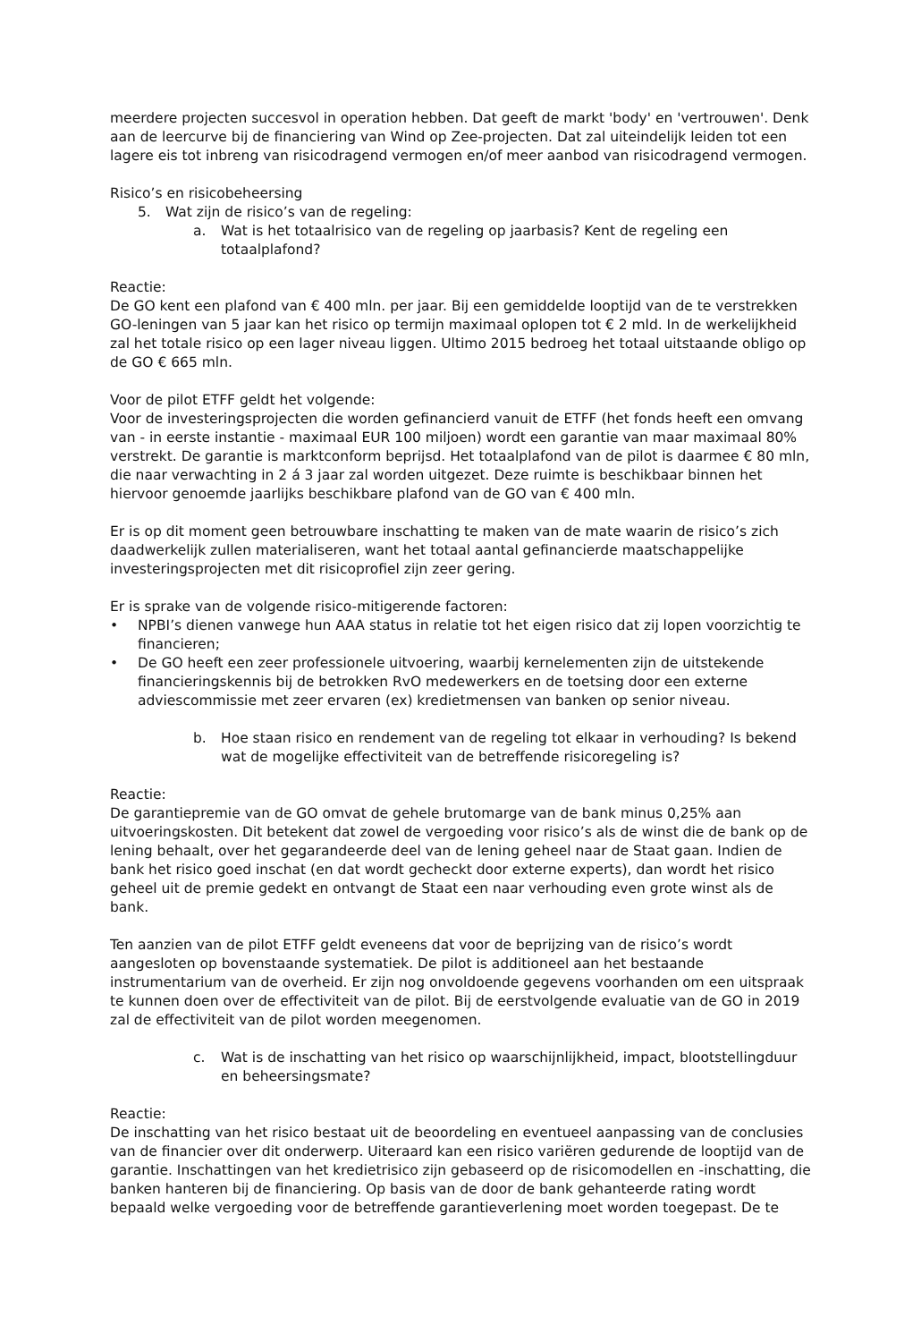meerdere projecten succesvol in operation hebben. Dat geeft de markt 'body' en 'vertrouwen'. Denk aan de leercurve bij de financiering van Wind op Zee-projecten. Dat zal uiteindelijk leiden tot een lagere eis tot inbreng van risicodragend vermogen en/of meer aanbod van risicodragend vermogen.
Risico’s en risicobeheersing
5. Wat zijn de risico’s van de regeling:
a. Wat is het totaalrisico van de regeling op jaarbasis? Kent de regeling een totaalplafond?
Reactie:
De GO kent een plafond van € 400 mln. per jaar. Bij een gemiddelde looptijd van de te verstrekken GO-leningen van 5 jaar kan het risico op termijn maximaal oplopen tot € 2 mld. In de werkelijkheid zal het totale risico op een lager niveau liggen. Ultimo 2015 bedroeg het totaal uitstaande obligo op de GO € 665 mln.
Voor de pilot ETFF geldt het volgende:
Voor de investeringsprojecten die worden gefinancierd vanuit de ETFF (het fonds heeft een omvang van - in eerste instantie - maximaal EUR 100 miljoen) wordt een garantie van maar maximaal 80% verstrekt. De garantie is marktconform beprijsd. Het totaalplafond van de pilot is daarmee € 80 mln, die naar verwachting in 2 á 3 jaar zal worden uitgezet. Deze ruimte is beschikbaar binnen het hiervoor genoemde jaarlijks beschikbare plafond van de GO van € 400 mln.
Er is op dit moment geen betrouwbare inschatting te maken van de mate waarin de risico’s zich daadwerkelijk zullen materialiseren, want het totaal aantal gefinancierde maatschappelijke investeringsprojecten met dit risicoprofiel zijn zeer gering.
Er is sprake van de volgende risico-mitigerende factoren:
• NPBI’s dienen vanwege hun AAA status in relatie tot het eigen risico dat zij lopen voorzichtig te financieren;
• De GO heeft een zeer professionele uitvoering, waarbij kernelementen zijn de uitstekende financieringskennis bij de betrokken RvO medewerkers en de toetsing door een externe adviescommissie met zeer ervaren (ex) kredietmensen van banken op senior niveau.
b. Hoe staan risico en rendement van de regeling tot elkaar in verhouding? Is bekend wat de mogelijke effectiviteit van de betreffende risicoregeling is?
Reactie:
De garantiepremie van de GO omvat de gehele brutomarge van de bank minus 0,25% aan uitvoeringskosten. Dit betekent dat zowel de vergoeding voor risico’s als de winst die de bank op de lening behaalt, over het gegarandeerde deel van de lening geheel naar de Staat gaan. Indien de bank het risico goed inschat (en dat wordt gecheckt door externe experts), dan wordt het risico geheel uit de premie gedekt en ontvangt de Staat een naar verhouding even grote winst als de bank.
Ten aanzien van de pilot ETFF geldt eveneens dat voor de beprijzing van de risico’s wordt aangesloten op bovenstaande systematiek. De pilot is additioneel aan het bestaande instrumentarium van de overheid. Er zijn nog onvoldoende gegevens voorhanden om een uitspraak te kunnen doen over de effectiviteit van de pilot. Bij de eerstvolgende evaluatie van de GO in 2019 zal de effectiviteit van de pilot worden meegenomen.
c. Wat is de inschatting van het risico op waarschijnlijkheid, impact, blootstellingduur en beheersingsmate?
Reactie:
De inschatting van het risico bestaat uit de beoordeling en eventueel aanpassing van de conclusies van de financier over dit onderwerp. Uiteraard kan een risico variëren gedurende de looptijd van de garantie. Inschattingen van het kredietrisico zijn gebaseerd op de risicomodellen en -inschatting, die banken hanteren bij de financiering. Op basis van de door de bank gehanteerde rating wordt bepaald welke vergoeding voor de betreffende garantieverlening moet worden toegepast. De te